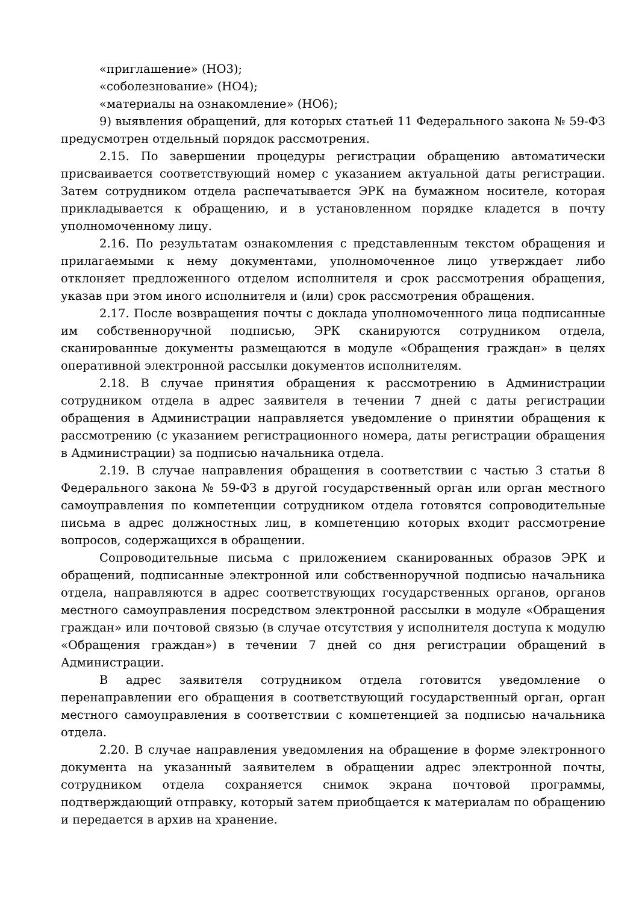«приглашение» (НО3);
«соболезнование» (НО4);
«материалы на ознакомление» (НО6);
9) выявления обращений, для которых статьей 11 Федерального закона № 59-ФЗ предусмотрен отдельный порядок рассмотрения.
2.15. По завершении процедуры регистрации обращению автоматически присваивается соответствующий номер с указанием актуальной даты регистрации. Затем сотрудником отдела распечатывается ЭРК на бумажном носителе, которая прикладывается к обращению, и в установленном порядке кладется в почту уполномоченному лицу.
2.16. По результатам ознакомления с представленным текстом обращения и прилагаемыми к нему документами, уполномоченное лицо утверждает либо отклоняет предложенного отделом исполнителя и срок рассмотрения обращения, указав при этом иного исполнителя и (или) срок рассмотрения обращения.
2.17. После возвращения почты с доклада уполномоченного лица подписанные им собственноручной подписью, ЭРК сканируются сотрудником отдела, сканированные документы размещаются в модуле «Обращения граждан» в целях оперативной электронной рассылки документов исполнителям.
2.18. В случае принятия обращения к рассмотрению в Администрации сотрудником отдела в адрес заявителя в течении 7 дней с даты регистрации обращения в Администрации направляется уведомление о принятии обращения к рассмотрению (с указанием регистрационного номера, даты регистрации обращения в Администрации) за подписью начальника отдела.
2.19. В случае направления обращения в соответствии с частью 3 статьи 8 Федерального закона № 59-ФЗ в другой государственный орган или орган местного самоуправления по компетенции сотрудником отдела готовятся сопроводительные письма в адрес должностных лиц, в компетенцию которых входит рассмотрение вопросов, содержащихся в обращении.
Сопроводительные письма с приложением сканированных образов ЭРК и обращений, подписанные электронной или собственноручной подписью начальника отдела, направляются в адрес соответствующих государственных органов, органов местного самоуправления посредством электронной рассылки в модуле «Обращения граждан» или почтовой связью (в случае отсутствия у исполнителя доступа к модулю «Обращения граждан») в течении 7 дней со дня регистрации обращений в Администрации.
В адрес заявителя сотрудником отдела готовится уведомление о перенаправлении его обращения в соответствующий государственный орган, орган местного самоуправления в соответствии с компетенцией за подписью начальника отдела.
2.20. В случае направления уведомления на обращение в форме электронного документа на указанный заявителем в обращении адрес электронной почты, сотрудником отдела сохраняется снимок экрана почтовой программы, подтверждающий отправку, который затем приобщается к материалам по обращению и передается в архив на хранение.